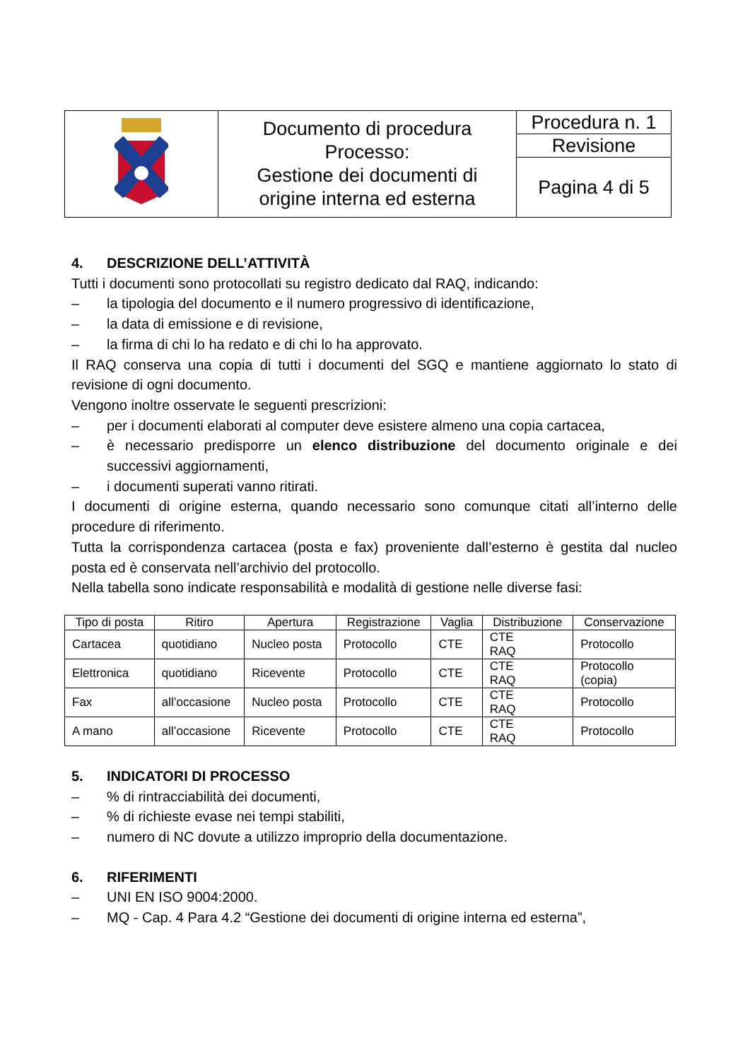| | Documento di procedura Processo: Gestione dei documenti di origine interna ed esterna | Procedura n. 1 |
| | | Revisione |
| | | Pagina 4 di 5 |
4. DESCRIZIONE DELL’ATTIVITÀ
Tutti i documenti sono protocollati su registro dedicato dal RAQ, indicando:
– la tipologia del documento e il numero progressivo di identificazione,
– la data di emissione e di revisione,
– la firma di chi lo ha redato e di chi lo ha approvato.
Il RAQ conserva una copia di tutti i documenti del SGQ e mantiene aggiornato lo stato di revisione di ogni documento.
Vengono inoltre osservate le seguenti prescrizioni:
– per i documenti elaborati al computer deve esistere almeno una copia cartacea,
– è necessario predisporre un elenco distribuzione del documento originale e dei successivi aggiornamenti,
– i documenti superati vanno ritirati.
I documenti di origine esterna, quando necessario sono comunque citati all’interno delle procedure di riferimento.
Tutta la corrispondenza cartacea (posta e fax) proveniente dall’esterno è gestita dal nucleo posta ed è conservata nell’archivio del protocollo.
Nella tabella sono indicate responsabilità e modalità di gestione nelle diverse fasi:
| Tipo di posta | Ritiro | Apertura | Registrazione | Vaglia | Distribuzione | Conservazione |
| --- | --- | --- | --- | --- | --- | --- |
| Cartacea | quotidiano | Nucleo posta | Protocollo | CTE | CTE RAQ | Protocollo |
| Elettronica | quotidiano | Ricevente | Protocollo | CTE | CTE RAQ | Protocollo (copia) |
| Fax | all’occasione | Nucleo posta | Protocollo | CTE | CTE RAQ | Protocollo |
| A mano | all’occasione | Ricevente | Protocollo | CTE | CTE RAQ | Protocollo |
5. INDICATORI DI PROCESSO
–% di rintracciabilità dei documenti,
–% di richieste evase nei tempi stabiliti,
– numero di NC dovute a utilizzo improprio della documentazione.
6. RIFERIMENTI
– UNI EN ISO 9004:2000.
– MQ - Cap. 4 Para 4.2 “Gestione dei documenti di origine interna ed esterna”,